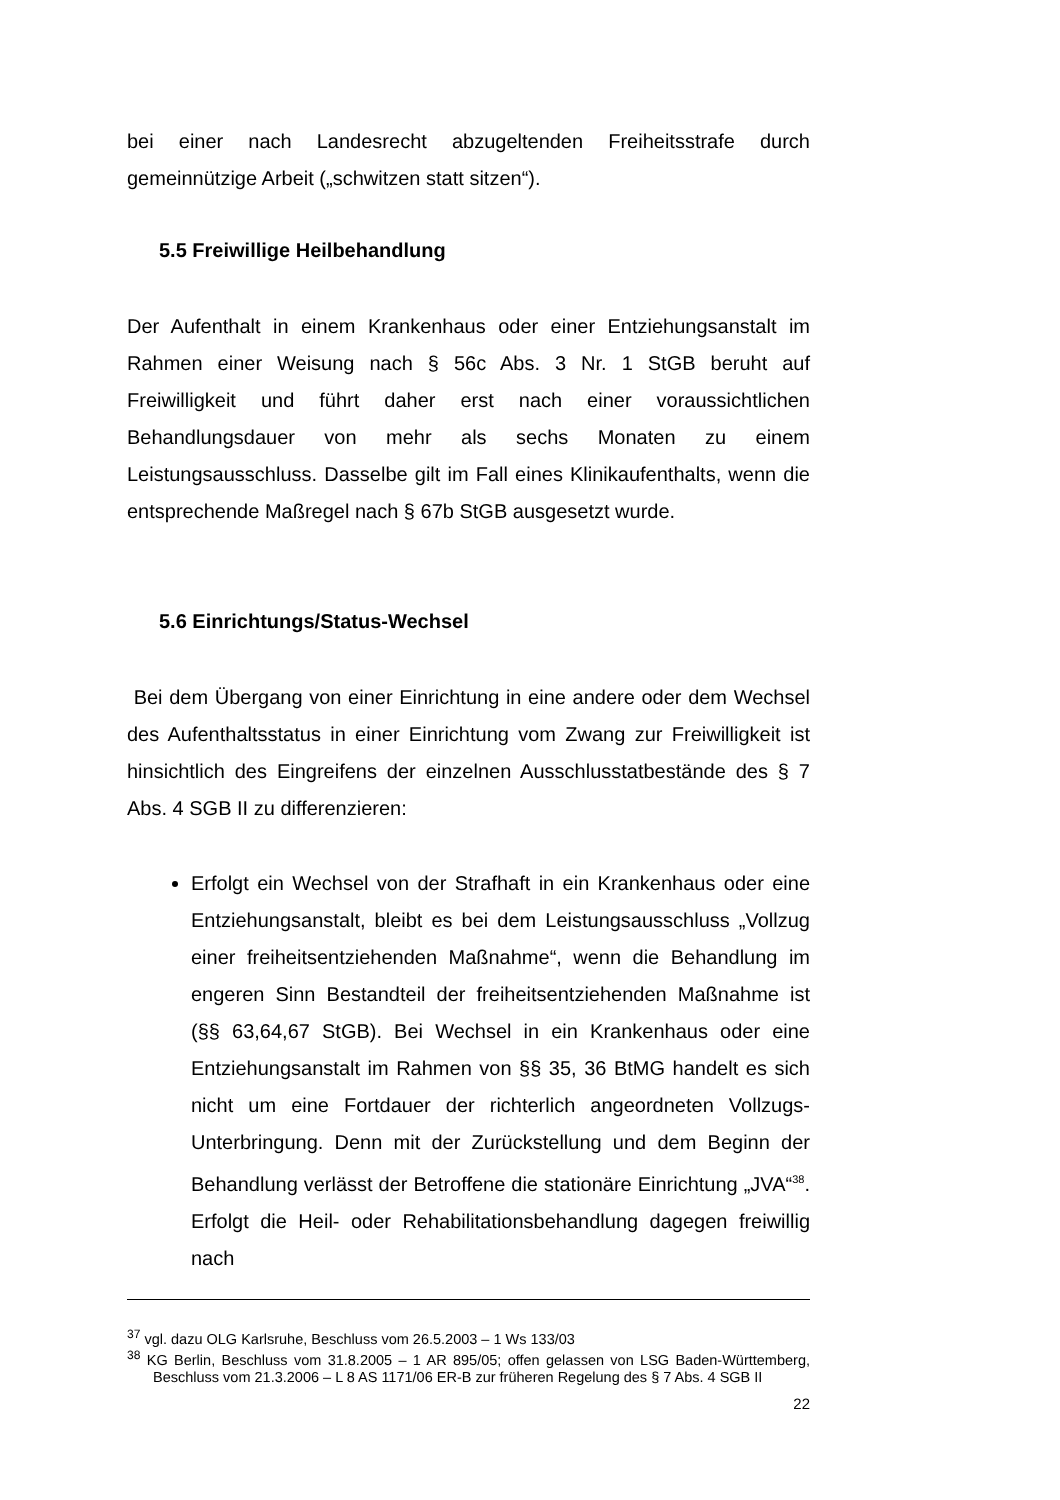bei einer nach Landesrecht abzugeltenden Freiheitsstrafe durch gemeinnützige Arbeit („schwitzen statt sitzen“).
5.5 Freiwillige Heilbehandlung
Der Aufenthalt in einem Krankenhaus oder einer Entziehungsanstalt im Rahmen einer Weisung nach § 56c Abs. 3 Nr. 1 StGB beruht auf Freiwilligkeit und führt daher erst nach einer voraussichtlichen Behandlungsdauer von mehr als sechs Monaten zu einem Leistungsausschluss. Dasselbe gilt im Fall eines Klinikaufenthalts, wenn die entsprechende Maßregel nach § 67b StGB ausgesetzt wurde.
5.6 Einrichtungs/Status-Wechsel
Bei dem Übergang von einer Einrichtung in eine andere oder dem Wechsel des Aufenthaltsstatus in einer Einrichtung vom Zwang zur Freiwilligkeit ist hinsichtlich des Eingreifens der einzelnen Ausschlusstatbestände des § 7 Abs. 4 SGB II zu differenzieren:
Erfolgt ein Wechsel von der Strafhaft in ein Krankenhaus oder eine Entziehungsanstalt, bleibt es bei dem Leistungsausschluss „Vollzug einer freiheitsentziehenden Maßnahme“, wenn die Behandlung im engeren Sinn Bestandteil der freiheitsentziehenden Maßnahme ist (§§ 63,64,67 StGB). Bei Wechsel in ein Krankenhaus oder eine Entziehungsanstalt im Rahmen von §§ 35, 36 BtMG handelt es sich nicht um eine Fortdauer der richterlich angeordneten Vollzugs-Unterbringung. Denn mit der Zurückstellung und dem Beginn der Behandlung verlässt der Betroffene die stationäre Einrichtung „JVA“<sup>38</sup>. Erfolgt die Heil- oder Rehabilitationsbehandlung dagegen freiwillig nach
<sup>37</sup> vgl. dazu OLG Karlsruhe, Beschluss vom 26.5.2003 – 1 Ws 133/03
<sup>38</sup> KG Berlin, Beschluss vom 31.8.2005 – 1 AR 895/05; offen gelassen von LSG Baden-Württemberg, Beschluss vom 21.3.2006 – L 8 AS 1171/06 ER-B zur früheren Regelung des § 7 Abs. 4 SGB II
22